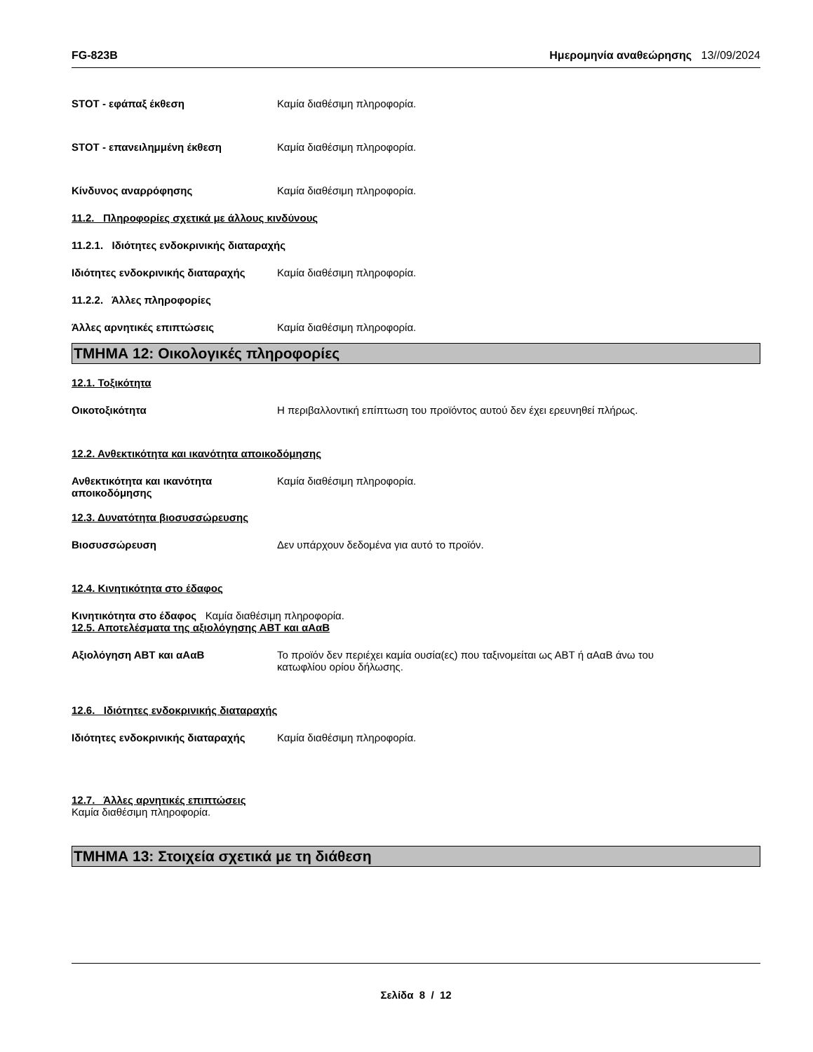FG-823B Ημερομηνία αναθεώρησης 13//09/2024
STOT - εφάπαξ έκθεση Καμία διαθέσιμη πληροφορία.
STOT - επανειλημμένη έκθεση Καμία διαθέσιμη πληροφορία.
Κίνδυνος αναρρόφησης Καμία διαθέσιμη πληροφορία.
11.2. Πληροφορίες σχετικά με άλλους κινδύνους
11.2.1. Ιδιότητες ενδοκρινικής διαταραχής
Ιδιότητες ενδοκρινικής διαταραχής
Καμία διαθέσιμη πληροφορία.
11.2.2. Άλλες πληροφορίες
Άλλες αρνητικές επιπτώσεις Καμία διαθέσιμη πληροφορία.
ΤΜΗΜΑ 12: Οικολογικές πληροφορίες
12.1. Τοξικότητα
Οικοτοξικότητα Η περιβαλλοντική επίπτωση του προϊόντος αυτού δεν έχει ερευνηθεί πλήρως.
12.2. Ανθεκτικότητα και ικανότητα αποικοδόμησης
Ανθεκτικότητα και ικανότητα αποικοδόμησης
Καμία διαθέσιμη πληροφορία.
12.3. Δυνατότητα βιοσυσσώρευσης
Βιοσυσσώρευση Δεν υπάρχουν δεδομένα για αυτό το προϊόν.
12.4. Κινητικότητα στο έδαφος
Κινητικότητα στο έδαφος Καμία διαθέσιμη πληροφορία.
12.5. Αποτελέσματα της αξιολόγησης ΑΒΤ και αΑαΒ
Αξιολόγηση ΑΒΤ και αΑαΒ Το προϊόν δεν περιέχει καμία ουσία(ες) που ταξινομείται ως ΑΒΤ ή αΑαΒ άνω του
κατωφλίου ορίου δήλωσης.
12.6. Ιδιότητες ενδοκρινικής διαταραχής
Ιδιότητες ενδοκρινικής διαταραχής
Καμία διαθέσιμη πληροφορία.
12.7. Άλλες αρνητικές επιπτώσεις
Καμία διαθέσιμη πληροφορία.
ΤΜΗΜΑ 13: Στοιχεία σχετικά με τη διάθεση
Σελίδα 8 / 12